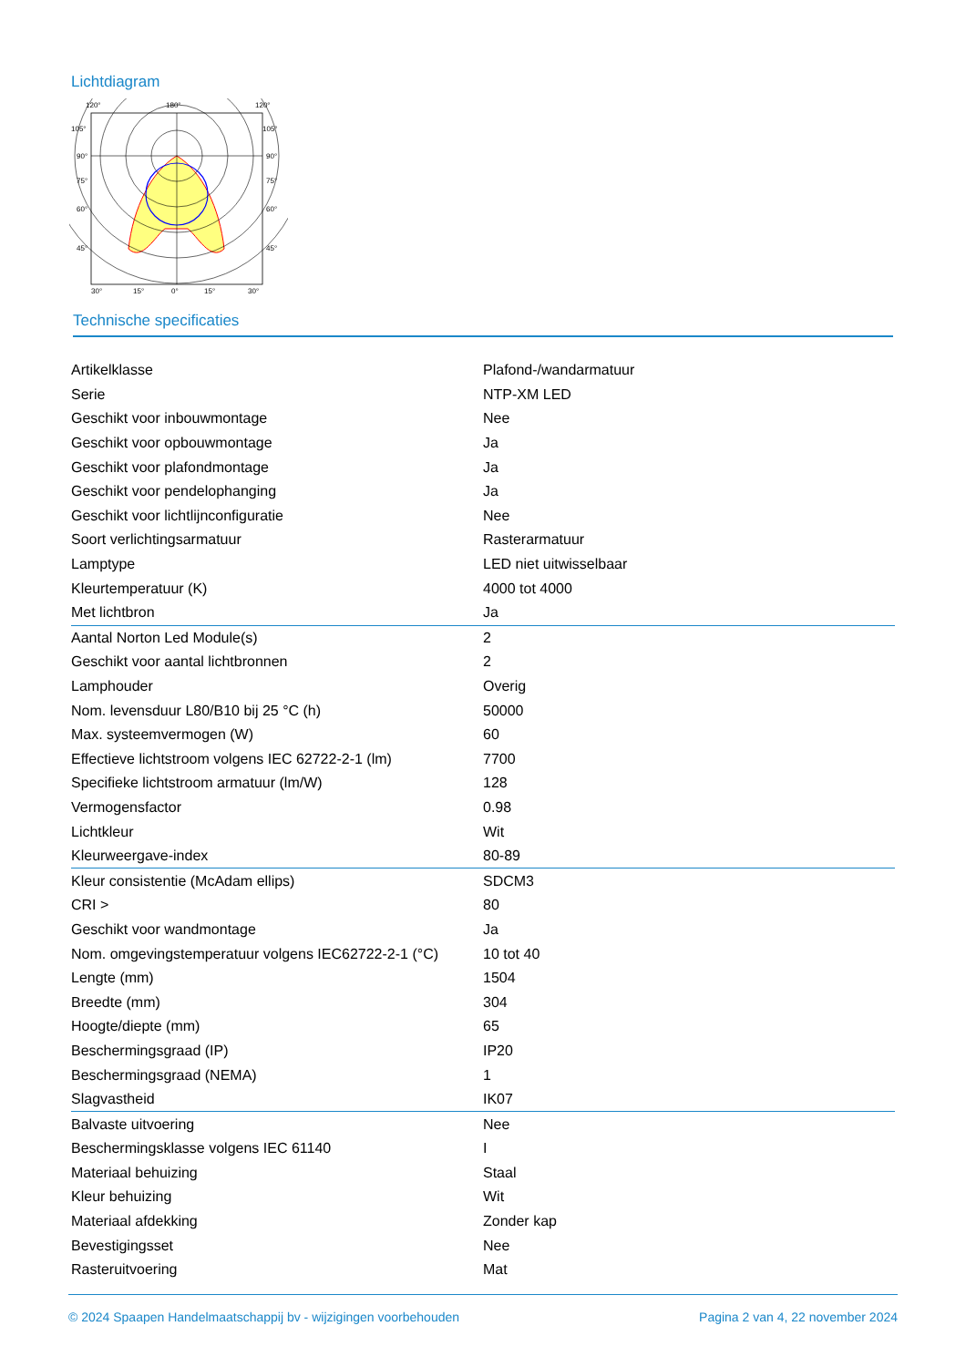Lichtdiagram
120°
180°
120°
105°
105°
90°
90°
75°
75°
60°
60°
45°
45°
30°
15°
0°
15°
30°
Technische specificaties
| Artikelklasse | Plafond-/wandarmatuur |
| Serie | NTP-XM LED |
| Geschikt voor inbouwmontage | Nee |
| Geschikt voor opbouwmontage | Ja |
| Geschikt voor plafondmontage | Ja |
| Geschikt voor pendelophanging | Ja |
| Geschikt voor lichtlijnconfiguratie | Nee |
| Soort verlichtingsarmatuur | Rasterarmatuur |
| Lamptype | LED niet uitwisselbaar |
| Kleurtemperatuur (K) | 4000 tot 4000 |
| Met lichtbron | Ja |
| Aantal Norton Led Module(s) | 2 |
| Geschikt voor aantal lichtbronnen | 2 |
| Lamphouder | Overig |
| Nom. levensduur L80/B10 bij 25 °C (h) | 50000 |
| Max. systeemvermogen (W) | 60 |
| Effectieve lichtstroom volgens IEC 62722-2-1 (lm) | 7700 |
| Specifieke lichtstroom armatuur (lm/W) | 128 |
| Vermogensfactor | 0.98 |
| Lichtkleur | Wit |
| Kleurweergave-index | 80-89 |
| Kleur consistentie (McAdam ellips) | SDCM3 |
| CRI > | 80 |
| Geschikt voor wandmontage | Ja |
| Nom. omgevingstemperatuur volgens IEC62722-2-1 (°C) | 10 tot 40 |
| Lengte (mm) | 1504 |
| Breedte (mm) | 304 |
| Hoogte/diepte (mm) | 65 |
| Beschermingsgraad (IP) | IP20 |
| Beschermingsgraad (NEMA) | 1 |
| Slagvastheid | IK07 |
| Balvaste uitvoering | Nee |
| Beschermingsklasse volgens IEC 61140 | I |
| Materiaal behuizing | Staal |
| Kleur behuizing | Wit |
| Materiaal afdekking | Zonder kap |
| Bevestigingsset | Nee |
| Rasteruitvoering | Mat |
© 2024 Spaapen Handelmaatschappij bv - wijzigingen voorbehouden Pagina 2 van 4, 22 november 2024